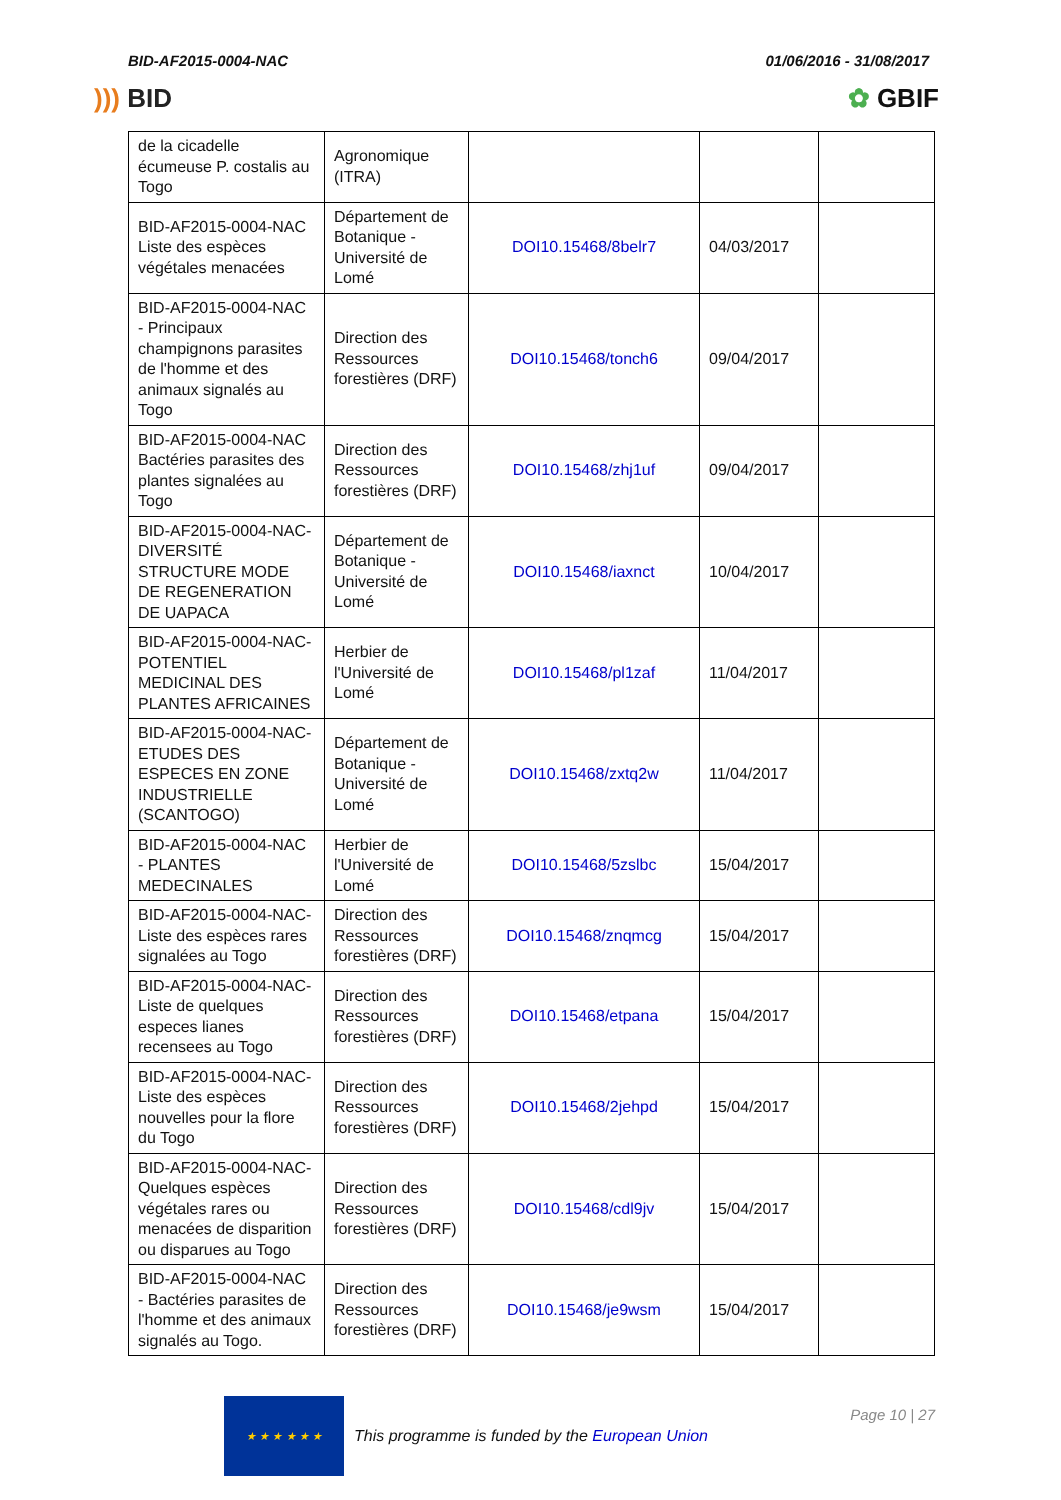BID-AF2015-0004-NAC 01/06/2016 - 31/08/2017
))) BID ✿ GBIF
| de la cicadelle écumeuse P. costalis au Togo | Agronomique (ITRA) | | | |
| BID-AF2015-0004-NAC Liste des espèces végétales menacées | Département de Botanique - Université de Lomé | DOI10.15468/8belr7 | 04/03/2017 | |
| BID-AF2015-0004-NAC - Principaux champignons parasites de l'homme et des animaux signalés au Togo | Direction des Ressources forestières (DRF) | DOI10.15468/tonch6 | 09/04/2017 | |
| BID-AF2015-0004-NAC Bactéries parasites des plantes signalées au Togo | Direction des Ressources forestières (DRF) | DOI10.15468/zhj1uf | 09/04/2017 | |
| BID-AF2015-0004-NAC- DIVERSITÉ STRUCTURE MODE DE REGENERATION DE UAPACA | Département de Botanique - Université de Lomé | DOI10.15468/iaxnct | 10/04/2017 | |
| BID-AF2015-0004-NAC- POTENTIEL MEDICINAL DES PLANTES AFRICAINES | Herbier de l'Université de Lomé | DOI10.15468/pl1zaf | 11/04/2017 | |
| BID-AF2015-0004-NAC- ETUDES DES ESPECES EN ZONE INDUSTRIELLE (SCANTOGO) | Département de Botanique - Université de Lomé | DOI10.15468/zxtq2w | 11/04/2017 | |
| BID-AF2015-0004-NAC - PLANTES MEDECINALES | Herbier de l'Université de Lomé | DOI10.15468/5zslbc | 15/04/2017 | |
| BID-AF2015-0004-NAC- Liste des espèces rares signalées au Togo | Direction des Ressources forestières (DRF) | DOI10.15468/znqmcg | 15/04/2017 | |
| BID-AF2015-0004-NAC- Liste de quelques especes lianes recensees au Togo | Direction des Ressources forestières (DRF) | DOI10.15468/etpana | 15/04/2017 | |
| BID-AF2015-0004-NAC- Liste des espèces nouvelles pour la flore du Togo | Direction des Ressources forestières (DRF) | DOI10.15468/2jehpd | 15/04/2017 | |
| BID-AF2015-0004-NAC- Quelques espèces végétales rares ou menacées de disparition ou disparues au Togo | Direction des Ressources forestières (DRF) | DOI10.15468/cdl9jv | 15/04/2017 | |
| BID-AF2015-0004-NAC - Bactéries parasites de l'homme et des animaux signalés au Togo. | Direction des Ressources forestières (DRF) | DOI10.15468/je9wsm | 15/04/2017 | |
★ ★ ★ ★ ★ ★
This programme is funded by the European Union
Page 10 | 27